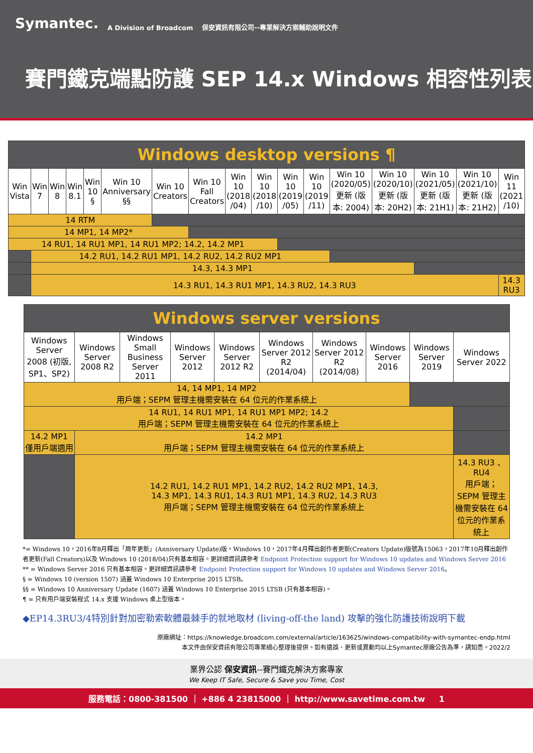Symantec. A Division of Broadcom 保安資訊有限公司--專業解決方案輔助說明文件
賽門鐵克端點防護 SEP 14.x Windows 相容性列表
| Windows desktop versions ¶ | | | | | | | | | | | | | | | | |
| --- | --- | --- | --- | --- | --- | --- | --- | --- | --- | --- | --- | --- | --- | --- | --- | --- |
| Win Vista | Win 7 | Win 8 | Win 8.1 | Win 10 § | Win 10 Anniversary §§ | Win 10 Creators | Win 10 Fall Creators | Win 10 (2018 /04) | Win 10 (2018 /10) | Win 10 (2019 /05) | Win 10 (2019 /11) | Win 10 (2020/05) 更新 (版本: 2004) | Win 10 (2020/10) 更新 (版本: 20H2) | Win 10 (2021/05) 更新 (版本: 21H1) | Win 10 (2021/10) 更新 (版本: 21H2) | Win 11 (2021 /10) |
| 14 RTM | | | | | | | | | | | | | | | | |
| 14 MP1, 14 MP2* | | | | | | | | | | | | | | | | |
| 14 RU1, 14 RU1 MP1, 14 RU1 MP2; 14.2, 14.2 MP1 | | | | | | | | | | | | | | | | |
| | 14.2 RU1, 14.2 RU1 MP1, 14.2 RU2, 14.2 RU2 MP1 | | | | | | | | | | | | | | | |
| | 14.3, 14.3 MP1 | | | | | | | | | | | | | | | |
| | 14.3 RU1, 14.3 RU1 MP1, 14.3 RU2, 14.3 RU3 | | | | | | | | | | | | | | | 14.3 RU3 |
| Windows server versions | | | | | | | | | |
| --- | --- | --- | --- | --- | --- | --- | --- | --- | --- |
| Windows Server 2008 (初版, SP1、SP2) | Windows Server 2008 R2 | Windows Small Business Server 2011 | Windows Server 2012 | Windows Server 2012 R2 | Windows Server 2012 R2 (2014/04) | Windows Server 2012 R2 (2014/08) | Windows Server 2016 | Windows Server 2019 | Windows Server 2022 |
| 14, 14 MP1, 14 MP2 用戶端；SEPM 管理主機需安裝在 64 位元的作業系統上 | | | | | | | | | |
| 14 RU1, 14 RU1 MP1, 14 RU1 MP1 MP2; 14.2 用戶端；SEPM 管理主機需安裝在 64 位元的作業系統上 | | | | | | | | | |
| 14.2 MP1 僅用戶端適用 | 14.2 MP1 用戶端；SEPM 管理主機需安裝在 64 位元的作業系統上 | | | | | | | | |
| | 14.2 RU1, 14.2 RU1 MP1, 14.2 RU2, 14.2 RU2 MP1, 14.3, 14.3 MP1, 14.3 RU1, 14.3 RU1 MP1, 14.3 RU2, 14.3 RU3 用戶端；SEPM 管理主機需安裝在 64 位元的作業系統上 | | | | | | | | 14.3 RU3 、RU4 用戶端；SEPM 管理主機需安裝在 64 位元的作業系統上 |
*= Windows 10，2016年8月釋出「周年更新」(Anniversary Update)版。Windows 10，2017年4月釋出創作者更新(Creators Update)版號為15063，2017年10月釋出創作者更新(Fall Creators)以及 Windows 10 (2018/04)只有基本相容。更詳細資訊請參考 Endpoint Protection support for Windows 10 updates and Windows Server 2016
** = Windows Server 2016 只有基本相容。更詳細資訊請參考 Endpoint Protection support for Windows 10 updates and Windows Server 2016。
§ = Windows 10 (version 1507) 涵蓋 Windows 10 Enterprise 2015 LTSB。
§§ = Windows 10 Anniversary Update (1607) 涵蓋 Windows 10 Enterprise 2015 LTSB (只有基本相容)。
¶ = 只有用戶端安裝程式 14.x 支援 Windows 桌上型版本。
◆EP14.3RU3/4特別針對加密勒索軟體最棘手的就地取材 (living-off-the land) 攻擊的強化防護技術說明下載
原廠網址：https://knowledge.broadcom.com/external/article/163625/windows-compatibility-with-symantec-endp.html
本文件由保安資訊有限公司專業細心整理後提供。如有遺誤、更新或異動均以上Symantec原廠公告為準，請知悉。2022/2
業界公認 保安資訊--賽門鐵克解決方案專家
We Keep IT Safe, Secure & Save you Time, Cost
服務電話：0800-381500 ｜ +886 4 23815000 ｜ http://www.savetime.com.tw 1